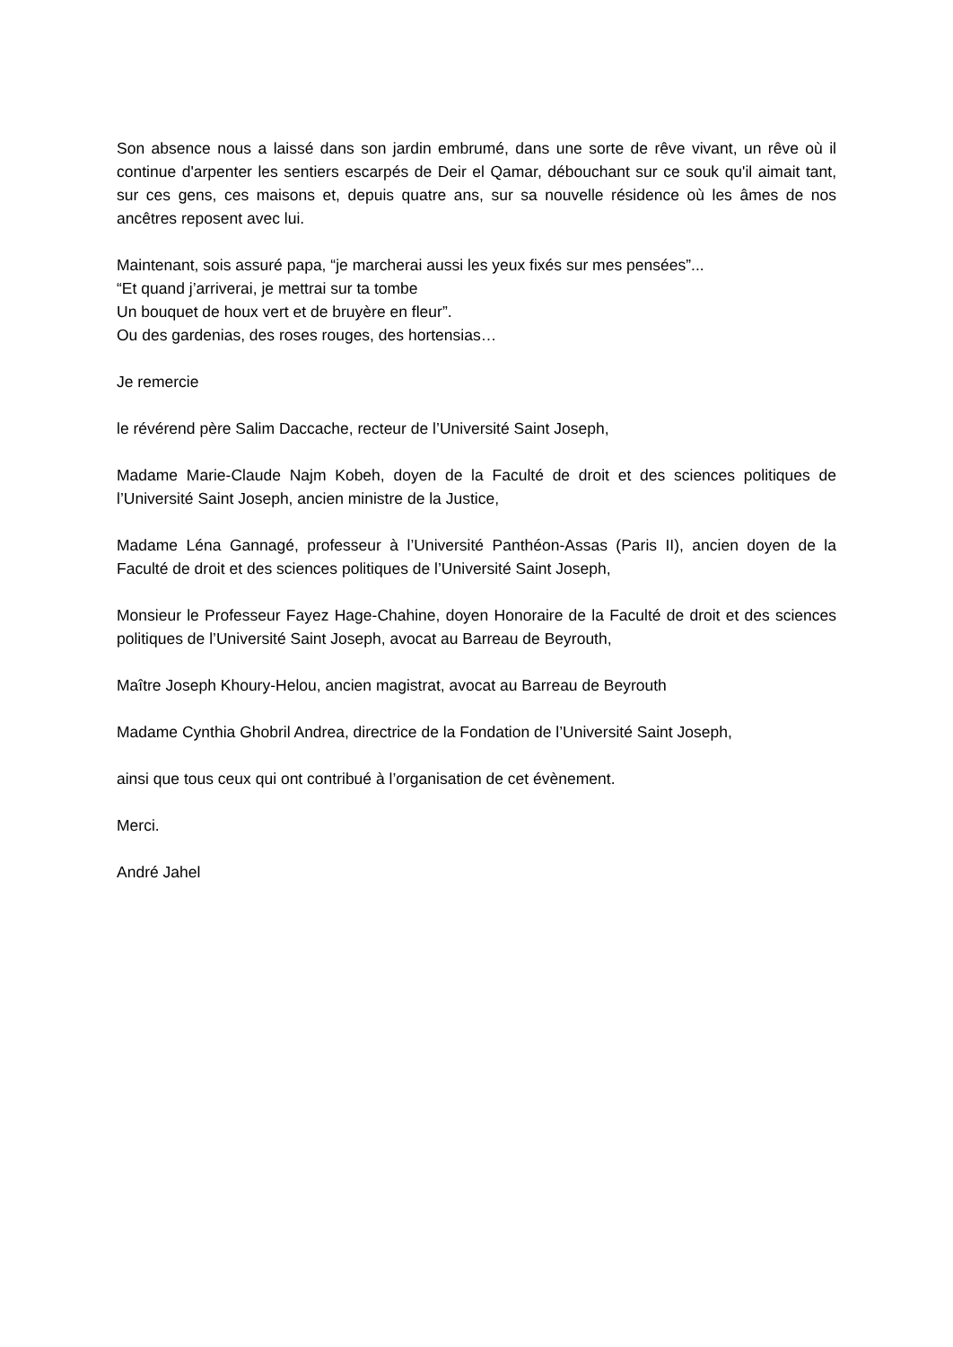Son absence nous a laissé dans son jardin embrumé, dans une sorte de rêve vivant, un rêve où il continue d'arpenter les sentiers escarpés de Deir el Qamar, débouchant sur ce souk qu'il aimait tant, sur ces gens, ces maisons et, depuis quatre ans, sur sa nouvelle résidence où les âmes de nos ancêtres reposent avec lui.
Maintenant, sois assuré papa, “je marcherai aussi les yeux fixés sur mes pensées”...
“Et quand j’arriverai, je mettrai sur ta tombe
Un bouquet de houx vert et de bruyère en fleur”.
Ou des gardenias, des roses rouges, des hortensias…
Je remercie
le révérend père Salim Daccache, recteur de l’Université Saint Joseph,
Madame Marie-Claude Najm Kobeh, doyen de la Faculté de droit et des sciences politiques de l’Université Saint Joseph, ancien ministre de la Justice,
Madame Léna Gannagé, professeur à l’Université Panthéon-Assas (Paris II), ancien doyen de la Faculté de droit et des sciences politiques de l’Université Saint Joseph,
Monsieur le Professeur Fayez Hage-Chahine, doyen Honoraire de la Faculté de droit et des sciences politiques de l’Université Saint Joseph, avocat au Barreau de Beyrouth,
Maître Joseph Khoury-Helou, ancien magistrat, avocat au Barreau de Beyrouth
Madame Cynthia Ghobril Andrea, directrice de la Fondation de l’Université Saint Joseph,
ainsi que tous ceux qui ont contribué à l’organisation de cet évènement.
Merci.
André Jahel